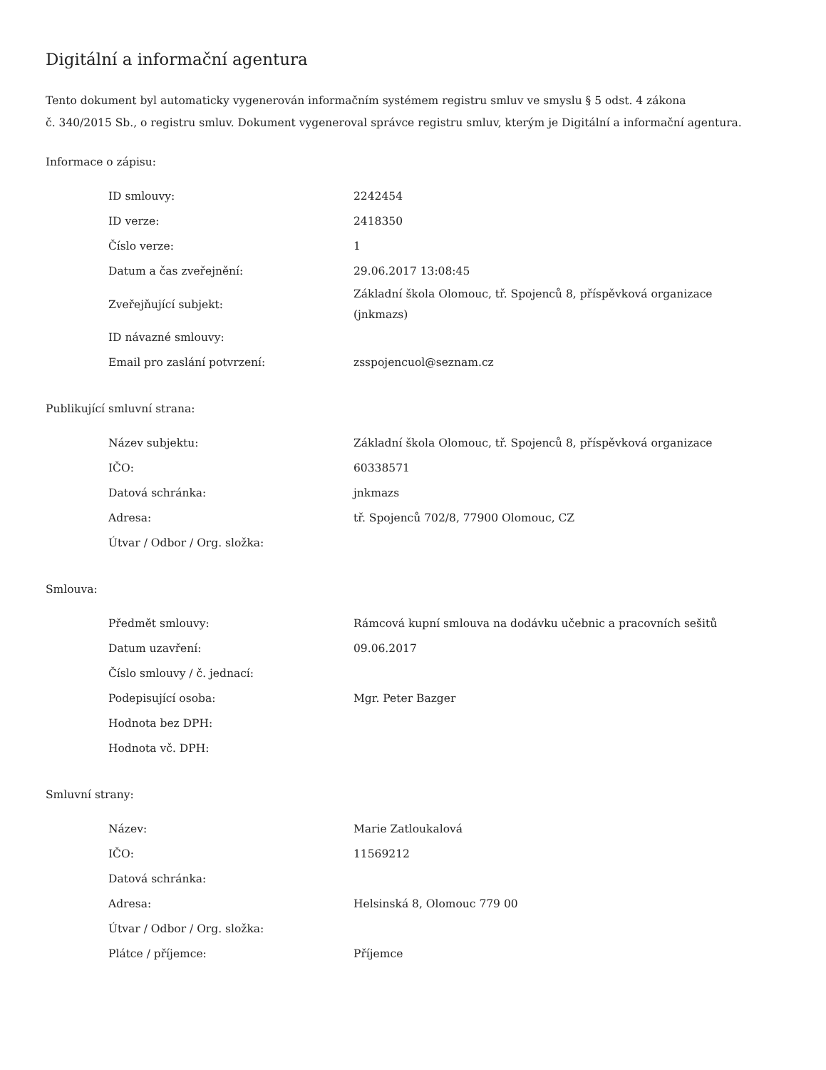Digitální a informační agentura
Tento dokument byl automaticky vygenerován informačním systémem registru smluv ve smyslu § 5 odst. 4 zákona
č. 340/2015 Sb., o registru smluv. Dokument vygeneroval správce registru smluv, kterým je Digitální a informační agentura.
Informace o zápisu:
| ID smlouvy: | 2242454 |
| ID verze: | 2418350 |
| Číslo verze: | 1 |
| Datum a čas zveřejnění: | 29.06.2017 13:08:45 |
| Zveřejňující subjekt: | Základní škola Olomouc, tř. Spojenců 8, příspěvková organizace (jnkmazs) |
| ID návazné smlouvy: | |
| Email pro zaslání potvrzení: | zsspojencuol@seznam.cz |
Publikující smluvní strana:
| Název subjektu: | Základní škola Olomouc, tř. Spojenců 8, příspěvková organizace |
| IČO: | 60338571 |
| Datová schránka: | jnkmazs |
| Adresa: | tř. Spojenců 702/8, 77900 Olomouc, CZ |
| Útvar / Odbor / Org. složka: | |
Smlouva:
| Předmět smlouvy: | Rámcová kupní smlouva na dodávku učebnic a pracovních sešitů |
| Datum uzavření: | 09.06.2017 |
| Číslo smlouvy / č. jednací: | |
| Podepisující osoba: | Mgr. Peter Bazger |
| Hodnota bez DPH: | |
| Hodnota vč. DPH: | |
Smluvní strany:
| Název: | Marie Zatloukalová |
| IČO: | 11569212 |
| Datová schránka: | |
| Adresa: | Helsinská 8, Olomouc 779 00 |
| Útvar / Odbor / Org. složka: | |
| Plátce / příjemce: | Příjemce |